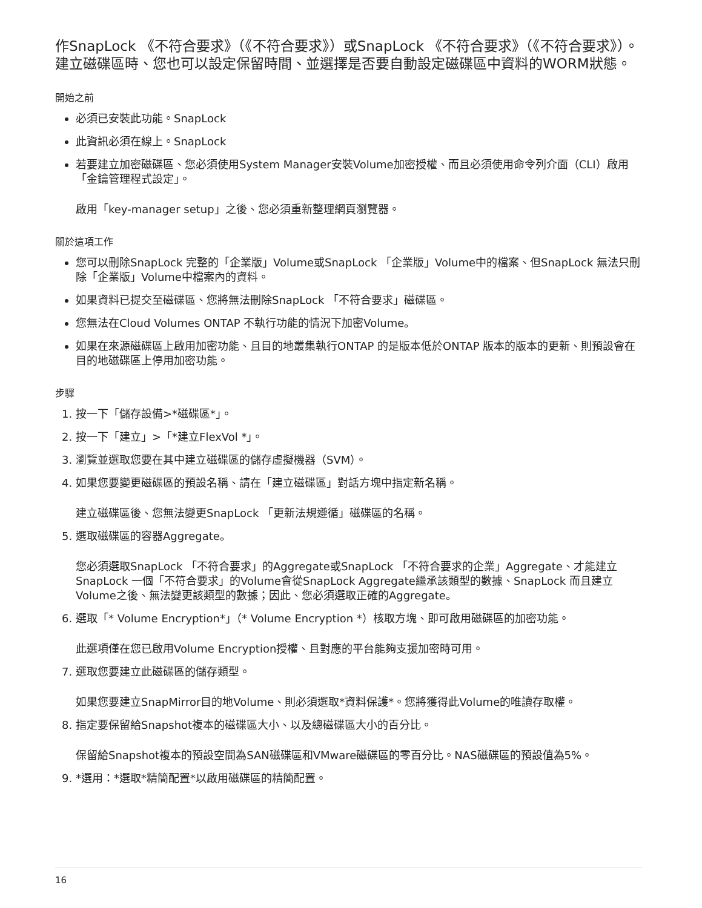作SnapLock 《不符合要求》（《不符合要求》）或SnapLock 《不符合要求》（《不符合要求》）。建立磁碟區時、您也可以設定保留時間、並選擇是否要自動設定磁碟區中資料的WORM狀態。
開始之前
必須已安裝此功能。SnapLock
此資訊必須在線上。SnapLock
若要建立加密磁碟區、您必須使用System Manager安裝Volume加密授權、而且必須使用命令列介面（CLI）啟用「金鑰管理程式設定」。
啟用「key-manager setup」之後、您必須重新整理網頁瀏覽器。
關於這項工作
您可以刪除SnapLock 完整的「企業版」Volume或SnapLock 「企業版」Volume中的檔案、但SnapLock 無法只刪除「企業版」Volume中檔案內的資料。
如果資料已提交至磁碟區、您將無法刪除SnapLock 「不符合要求」磁碟區。
您無法在Cloud Volumes ONTAP 不執行功能的情況下加密Volume。
如果在來源磁碟區上啟用加密功能、且目的地叢集執行ONTAP 的是版本低於ONTAP 版本的版本的更新、則預設會在目的地磁碟區上停用加密功能。
步驟
1. 按一下「儲存設備>*磁碟區*」。
2. 按一下「建立」>「*建立FlexVol *」。
3. 瀏覽並選取您要在其中建立磁碟區的儲存虛擬機器（SVM）。
4. 如果您要變更磁碟區的預設名稱、請在「建立磁碟區」對話方塊中指定新名稱。
建立磁碟區後、您無法變更SnapLock 「更新法規遵循」磁碟區的名稱。
5. 選取磁碟區的容器Aggregate。
您必須選取SnapLock 「不符合要求」的Aggregate或SnapLock 「不符合要求的企業」Aggregate、才能建立SnapLock 一個「不符合要求」的Volume會從SnapLock Aggregate繼承該類型的數據、SnapLock 而且建立Volume之後、無法變更該類型的數據；因此、您必須選取正確的Aggregate。
6. 選取「* Volume Encryption*」（* Volume Encryption *）核取方塊、即可啟用磁碟區的加密功能。
此選項僅在您已啟用Volume Encryption授權、且對應的平台能夠支援加密時可用。
7. 選取您要建立此磁碟區的儲存類型。
如果您要建立SnapMirror目的地Volume、則必須選取*資料保護*。您將獲得此Volume的唯讀存取權。
8. 指定要保留給Snapshot複本的磁碟區大小、以及總磁碟區大小的百分比。
保留給Snapshot複本的預設空間為SAN磁碟區和VMware磁碟區的零百分比。NAS磁碟區的預設值為5%。
9. *選用：*選取*精簡配置*以啟用磁碟區的精簡配置。
16